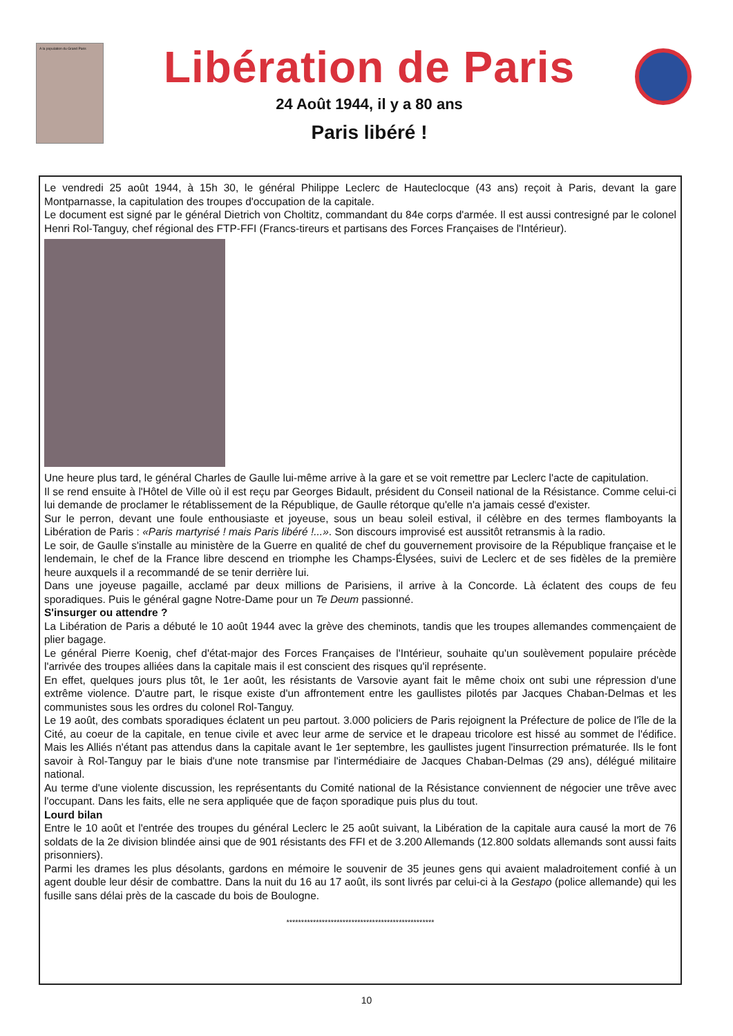A la population du Grand Paris
Libération de Paris
24 Août 1944, il y a 80 ans
Paris libéré !
Le vendredi 25 août 1944, à 15h 30, le général Philippe Leclerc de Hauteclocque (43 ans) reçoit à Paris, devant la gare Montparnasse, la capitulation des troupes d'occupation de la capitale.
Le document est signé par le général Dietrich von Choltitz, commandant du 84e corps d'armée. Il est aussi contresigné par le colonel Henri Rol-Tanguy, chef régional des FTP-FFI (Francs-tireurs et partisans des Forces Françaises de l'Intérieur).
Une heure plus tard, le général Charles de Gaulle lui-même arrive à la gare et se voit remettre par Leclerc l'acte de capitulation.
Il se rend ensuite à l'Hôtel de Ville où il est reçu par Georges Bidault, président du Conseil national de la Résistance. Comme celui-ci lui demande de proclamer le rétablissement de la République, de Gaulle rétorque qu'elle n'a jamais cessé d'exister.
Sur le perron, devant une foule enthousiaste et joyeuse, sous un beau soleil estival, il célèbre en des termes flamboyants la Libération de Paris : «Paris martyrisé ! mais Paris libéré !...». Son discours improvisé est aussitôt retransmis à la radio.
Le soir, de Gaulle s'installe au ministère de la Guerre en qualité de chef du gouvernement provisoire de la République française et le lendemain, le chef de la France libre descend en triomphe les Champs-Élysées, suivi de Leclerc et de ses fidèles de la première heure auxquels il a recommandé de se tenir derrière lui.
Dans une joyeuse pagaille, acclamé par deux millions de Parisiens, il arrive à la Concorde. Là éclatent des coups de feu sporadiques. Puis le général gagne Notre-Dame pour un Te Deum passionné.
S'insurger ou attendre ?
La Libération de Paris a débuté le 10 août 1944 avec la grève des cheminots, tandis que les troupes allemandes commençaient de plier bagage.
Le général Pierre Koenig, chef d'état-major des Forces Françaises de l'Intérieur, souhaite qu'un soulèvement populaire précède l'arrivée des troupes alliées dans la capitale mais il est conscient des risques qu'il représente.
En effet, quelques jours plus tôt, le 1er août, les résistants de Varsovie ayant fait le même choix ont subi une répression d'une extrême violence. D'autre part, le risque existe d'un affrontement entre les gaullistes pilotés par Jacques Chaban-Delmas et les communistes sous les ordres du colonel Rol-Tanguy.
Le 19 août, des combats sporadiques éclatent un peu partout. 3.000 policiers de Paris rejoignent la Préfecture de police de l'île de la Cité, au coeur de la capitale, en tenue civile et avec leur arme de service et le drapeau tricolore est hissé au sommet de l'édifice. Mais les Alliés n'étant pas attendus dans la capitale avant le 1er septembre, les gaullistes jugent l'insurrection prématurée. Ils le font savoir à Rol-Tanguy par le biais d'une note transmise par l'intermédiaire de Jacques Chaban-Delmas (29 ans), délégué militaire national.
Au terme d'une violente discussion, les représentants du Comité national de la Résistance conviennent de négocier une trêve avec l'occupant. Dans les faits, elle ne sera appliquée que de façon sporadique puis plus du tout.
Lourd bilan
Entre le 10 août et l'entrée des troupes du général Leclerc le 25 août suivant, la Libération de la capitale aura causé la mort de 76 soldats de la 2e division blindée ainsi que de 901 résistants des FFI et de 3.200 Allemands (12.800 soldats allemands sont aussi faits prisonniers).
Parmi les drames les plus désolants, gardons en mémoire le souvenir de 35 jeunes gens qui avaient maladroitement confié à un agent double leur désir de combattre. Dans la nuit du 16 au 17 août, ils sont livrés par celui-ci à la Gestapo (police allemande) qui les fusille sans délai près de la cascade du bois de Boulogne.
**************************************************
10